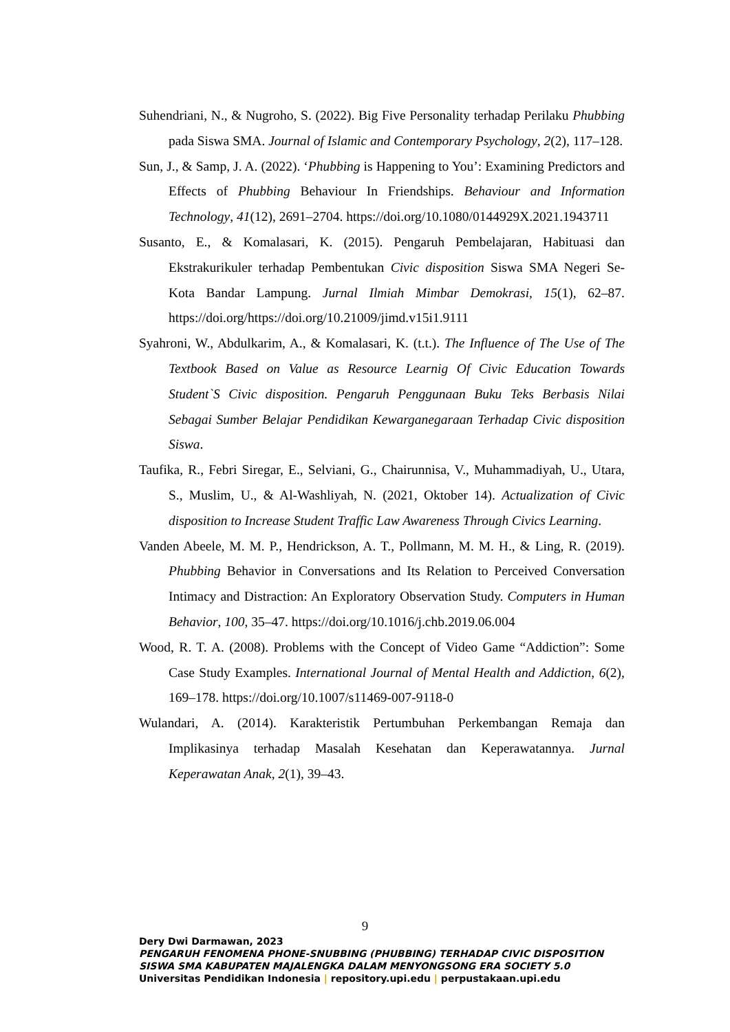Suhendriani, N., & Nugroho, S. (2022). Big Five Personality terhadap Perilaku Phubbing pada Siswa SMA. Journal of Islamic and Contemporary Psychology, 2(2), 117–128.
Sun, J., & Samp, J. A. (2022). ‘Phubbing is Happening to You’: Examining Predictors and Effects of Phubbing Behaviour In Friendships. Behaviour and Information Technology, 41(12), 2691–2704. https://doi.org/10.1080/0144929X.2021.1943711
Susanto, E., & Komalasari, K. (2015). Pengaruh Pembelajaran, Habituasi dan Ekstrakurikuler terhadap Pembentukan Civic disposition Siswa SMA Negeri Se-Kota Bandar Lampung. Jurnal Ilmiah Mimbar Demokrasi, 15(1), 62–87. https://doi.org/https://doi.org/10.21009/jimd.v15i1.9111
Syahroni, W., Abdulkarim, A., & Komalasari, K. (t.t.). The Influence of The Use of The Textbook Based on Value as Resource Learnig Of Civic Education Towards Student`S Civic disposition. Pengaruh Penggunaan Buku Teks Berbasis Nilai Sebagai Sumber Belajar Pendidikan Kewarganegaraan Terhadap Civic disposition Siswa.
Taufika, R., Febri Siregar, E., Selviani, G., Chairunnisa, V., Muhammadiyah, U., Utara, S., Muslim, U., & Al-Washliyah, N. (2021, Oktober 14). Actualization of Civic disposition to Increase Student Traffic Law Awareness Through Civics Learning.
Vanden Abeele, M. M. P., Hendrickson, A. T., Pollmann, M. M. H., & Ling, R. (2019). Phubbing Behavior in Conversations and Its Relation to Perceived Conversation Intimacy and Distraction: An Exploratory Observation Study. Computers in Human Behavior, 100, 35–47. https://doi.org/10.1016/j.chb.2019.06.004
Wood, R. T. A. (2008). Problems with the Concept of Video Game “Addiction”: Some Case Study Examples. International Journal of Mental Health and Addiction, 6(2), 169–178. https://doi.org/10.1007/s11469-007-9118-0
Wulandari, A. (2014). Karakteristik Pertumbuhan Perkembangan Remaja dan Implikasinya terhadap Masalah Kesehatan dan Keperawatannya. Jurnal Keperawatan Anak, 2(1), 39–43.
9
Dery Dwi Darmawan, 2023
PENGARUH FENOMENA PHONE-SNUBBING (PHUBBING) TERHADAP CIVIC DISPOSITION
SISWA SMA KABUPATEN MAJALENGKA DALAM MENYONGSONG ERA SOCIETY 5.0
Universitas Pendidikan Indonesia | repository.upi.edu | perpustakaan.upi.edu